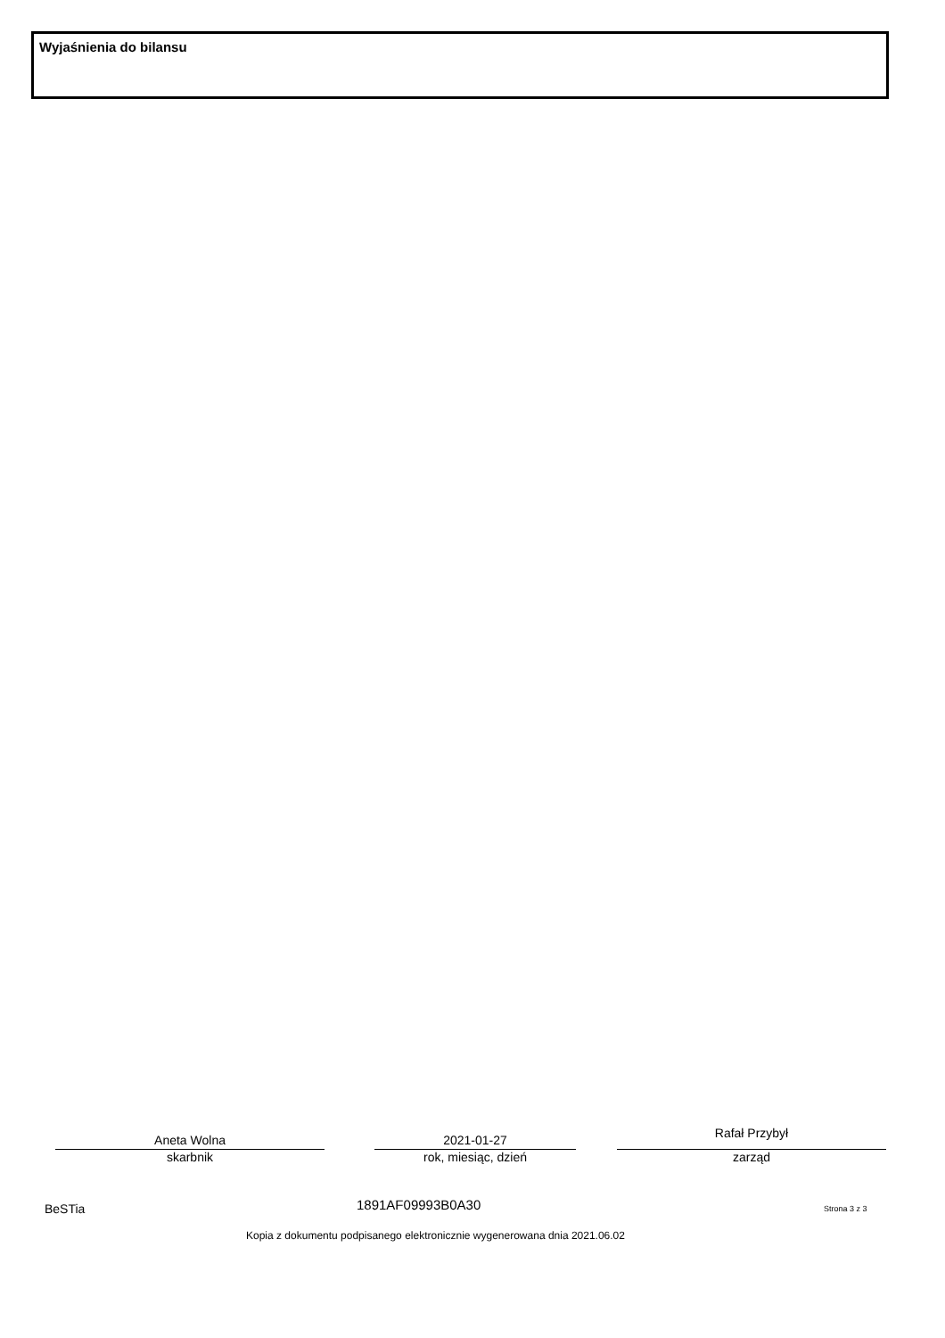Wyjaśnienia do bilansu
Aneta Wolna
skarbnik
2021-01-27
rok, miesiąc, dzień
Rafał Przybył
zarząd
BeSTia 1891AF09993B0A30 Strona 3 z 3
Kopia z dokumentu podpisanego elektronicznie wygenerowana dnia 2021.06.02